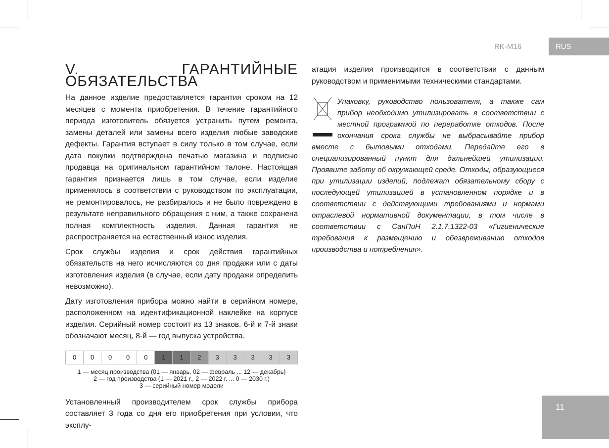RK-M16 RUS
V. ГАРАНТИЙНЫЕ ОБЯЗАТЕЛЬСТВА
На данное изделие предоставляется гарантия сроком на 12 месяцев с момента приобретения. В течение гарантийного периода изготовитель обязуется устранить путем ремонта, замены деталей или замены всего изделия любые заводские дефекты. Гарантия вступает в силу только в том случае, если дата покупки подтверждена печатью магазина и подписью продавца на оригинальном гарантийном талоне. Настоящая гарантия признается лишь в том случае, если изделие применялось в соответствии с руководством по эксплуатации, не ремонтировалось, не разбиралось и не было повреждено в результате неправильного обращения с ним, а также сохранена полная комплектность изделия. Данная гарантия не распространяется на естественный износ изделия.
Срок службы изделия и срок действия гарантийных обязательств на него исчисляются со дня продажи или с даты изготовления изделия (в случае, если дату продажи определить невозможно).
Дату изготовления прибора можно найти в серийном номере, расположенном на идентификационной наклейке на корпусе изделия. Серийный номер состоит из 13 знаков. 6-й и 7-й знаки обозначают месяц, 8-й — год выпуска устройства.
| 0 | 0 | 0 | 0 | 0 | 1 | 1 | 2 | 3 | 3 | 3 | 3 | 3 |
1 — месяц производства (01 — январь, 02 — февраль ... 12 — декабрь)
2 — год производства (1 — 2021 г., 2 — 2022 г. ... 0 — 2030 г.)
3 — серийный номер модели
Установленный производителем срок службы прибора составляет 3 года со дня его приобретения при условии, что эксплу-
атация изделия производится в соответствии с данным руководством и применимыми техническими стандартами.
Упаковку, руководство пользователя, а также сам прибор необходимо утилизировать в соответствии с местной программой по переработке отходов. После окончания срока службы не выбрасывайте прибор вместе с бытовыми отходами. Передайте его в специализированный пункт для дальнейшей утилизации. Проявите заботу об окружающей среде. Отходы, образующиеся при утилизации изделий, подлежат обязательному сбору с последующей утилизацией в установленном порядке и в соответствии с действующими требованиями и нормами отраслевой нормативной документации, в том числе в соответствии с СанПиН 2.1.7.1322-03 «Гигиенические требования к размещению и обезвреживанию отходов производства и потребления».
11